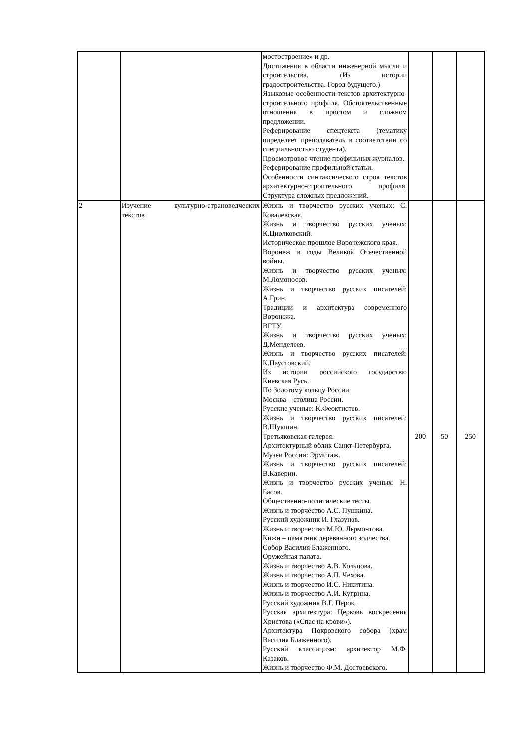| | | мостостроение» и др. Достижения в области инженерной мысли и строительства. (Из истории градостроительства. Город будущего.) Языковые особенности текстов архитектурно-строительного профиля. Обстоятельственные отношения в простом и сложном предложении. Реферирование спецтекста (тематику определяет преподаватель в соответствии со специальностью студента). Просмотровое чтение профильных журналов. Реферирование профильной статьи. Особенности синтаксического строя текстов архитектурно-строительного профиля. Структура сложных предложений. | | | |
| 2 | Изучение культурно-страноведческих текстов | Жизнь и творчество русских ученых: С. Ковалевская. Жизнь и творчество русских ученых: К.Циолковский. Историческое прошлое Воронежского края. Воронеж в годы Великой Отечественной войны. Жизнь и творчество русских ученых: М.Ломоносов. Жизнь и творчество русских писателей: А.Грин. Традиции и архитектура современного Воронежа. ВГТУ. Жизнь и творчество русских ученых: Д.Менделеев. Жизнь и творчество русских писателей: К.Паустовский. Из истории российского государства: Киевская Русь. По Золотому кольцу России. Москва – столица России. Русские ученые: К.Феоктистов. Жизнь и творчество русских писателей: В.Шукшин. Третьяковская галерея. Архитектурный облик Санкт-Петербурга. Музеи России: Эрмитаж. Жизнь и творчество русских писателей: В.Каверин. Жизнь и творчество русских ученых: Н. Басов. Общественно-политические тесты. Жизнь и творчество А.С. Пушкина. Русский художник И. Глазунов. Жизнь и творчество М.Ю. Лермонтова. Кижи – памятник деревянного зодчества. Собор Василия Блаженного. Оружейная палата. Жизнь и творчество А.В. Кольцова. Жизнь и творчество А.П. Чехова. Жизнь и творчество И.С. Никитина. Жизнь и творчество А.И. Куприна. Русский художник В.Г. Перов. Русская архитектура: Церковь воскресения Христова («Спас на крови»). Архитектура Покровского собора (храм Василия Блаженного). Русский классицизм: архитектор М.Ф. Казаков. Жизнь и творчество Ф.М. Достоевского. | 200 | 50 | 250 |